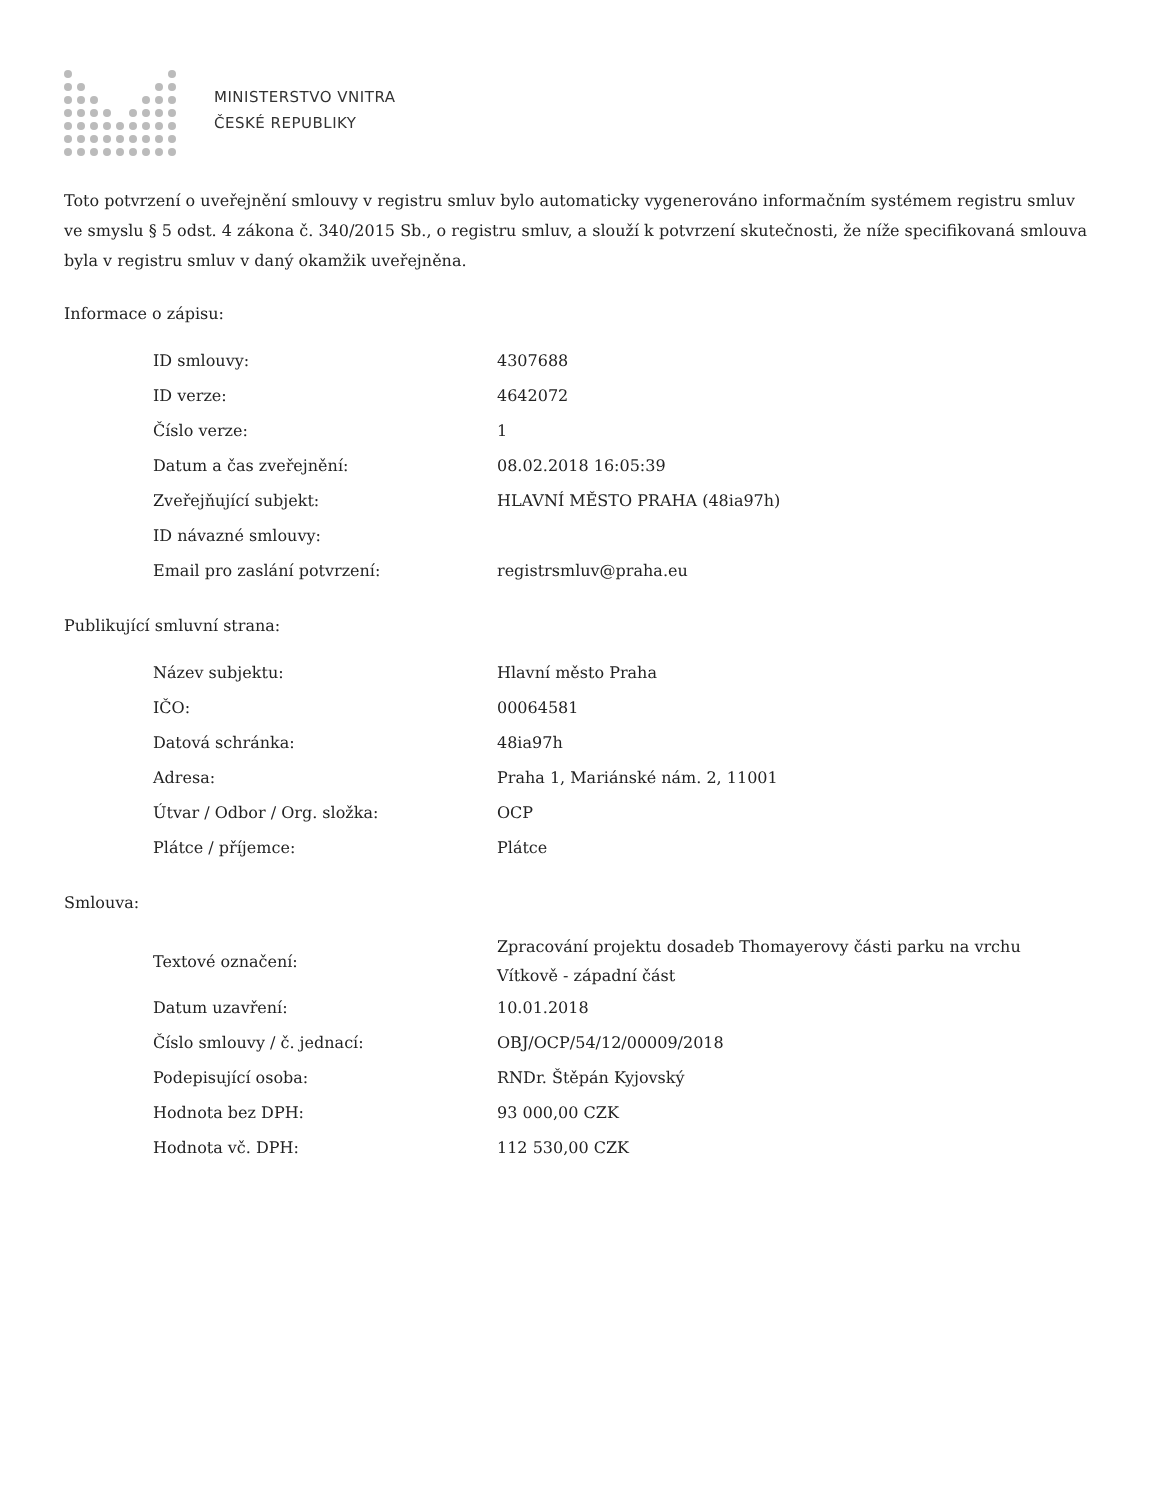MINISTERSTVO VNITRA
ČESKÉ REPUBLIKY
Toto potvrzení o uveřejnění smlouvy v registru smluv bylo automaticky vygenerováno informačním systémem registru smluv ve smyslu § 5 odst. 4 zákona č. 340/2015 Sb., o registru smluv, a slouží k potvrzení skutečnosti, že níže specifikovaná smlouva byla v registru smluv v daný okamžik uveřejněna.
Informace o zápisu:
| ID smlouvy: | 4307688 |
| ID verze: | 4642072 |
| Číslo verze: | 1 |
| Datum a čas zveřejnění: | 08.02.2018 16:05:39 |
| Zveřejňující subjekt: | HLAVNÍ MĚSTO PRAHA (48ia97h) |
| ID návazné smlouvy: | |
| Email pro zaslání potvrzení: | registrsmluv@praha.eu |
Publikující smluvní strana:
| Název subjektu: | Hlavní město Praha |
| IČO: | 00064581 |
| Datová schránka: | 48ia97h |
| Adresa: | Praha 1, Mariánské nám. 2, 11001 |
| Útvar / Odbor / Org. složka: | OCP |
| Plátce / příjemce: | Plátce |
Smlouva:
| Textové označení: | Zpracování projektu dosadeb Thomayerovy části parku na vrchu Vítkově - západní část |
| Datum uzavření: | 10.01.2018 |
| Číslo smlouvy / č. jednací: | OBJ/OCP/54/12/00009/2018 |
| Podepisující osoba: | RNDr. Štěpán Kyjovský |
| Hodnota bez DPH: | 93 000,00 CZK |
| Hodnota vč. DPH: | 112 530,00 CZK |